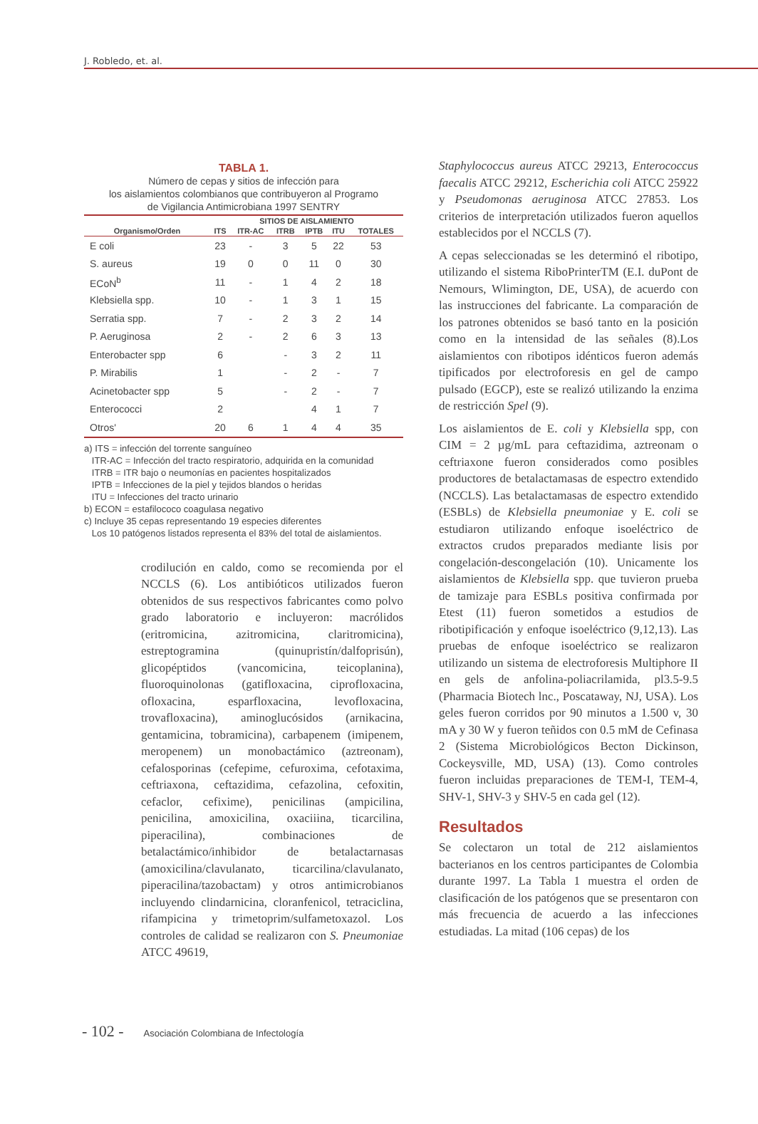J. Robledo, et. al.
TABLA 1.
Número de cepas y sitios de infección para
los aislamientos colombianos que contribuyeron al Programo
de Vigilancia Antimicrobiana 1997 SENTRY
| | SITIOS DE AISLAMIENTO | | | | | |
| --- | --- | --- | --- | --- | --- | --- |
| Organismo/Orden | ITS | ITR-AC | ITRB | IPTB | ITU | TOTALES |
| E coli | 23 | - | 3 | 5 | 22 | 53 |
| S. aureus | 19 | 0 | 0 | 11 | 0 | 30 |
| ECoN<sup>b</sup> | 11 | - | 1 | 4 | 2 | 18 |
| Klebsiella spp. | 10 | - | 1 | 3 | 1 | 15 |
| Serratia spp. | 7 | - | 2 | 3 | 2 | 14 |
| P. Aeruginosa | 2 | - | 2 | 6 | 3 | 13 |
| Enterobacter spp | 6 | | - | 3 | 2 | 11 |
| P. Mirabilis | 1 | | - | 2 | - | 7 |
| Acinetobacter spp | 5 | | - | 2 | - | 7 |
| Enterococci | 2 | | | 4 | 1 | 7 |
| Otros' | 20 | 6 | 1 | 4 | 4 | 35 |
a) ITS = infección del torrente sanguíneo
ITR-AC = Infección del tracto respiratorio, adquirida en la comunidad
ITRB = ITR bajo o neumonías en pacientes hospitalizados
IPTB = Infecciones de la piel y tejidos blandos o heridas
ITU = Infecciones del tracto urinario
b) ECON = estafilococo coagulasa negativo
c) Incluye 35 cepas representando 19 especies diferentes
Los 10 patógenos listados representa el 83% del total de aislamientos.
crodilución en caldo, como se recomienda por el NCCLS (6). Los antibióticos utilizados fueron obtenidos de sus respectivos fabricantes como polvo grado laboratorio e incluyeron: macrólidos (eritromicina, azitromicina, claritromicina), estreptogramina (quinupristín/dalfoprisún), glicopéptidos (vancomicina, teicoplanina), fluoroquinolonas (gatifloxacina, ciprofloxacina, ofloxacina, esparfloxacina, levofloxacina, trovafloxacina), aminoglucósidos (arnikacina, gentamicina, tobramicina), carbapenem (imipenem, meropenem) un monobactámico (aztreonam), cefalosporinas (cefepime, cefuroxima, cefotaxima, ceftriaxona, ceftazidima, cefazolina, cefoxitin, cefaclor, cefixime), penicilinas (ampicilina, penicilina, amoxicilina, oxaciiina, ticarcilina, piperacilina), combinaciones de betalactámico/inhibidor de betalactarnasas (amoxicilina/clavulanato, ticarcilina/clavulanato, piperacilina/tazobactam) y otros antimicrobianos incluyendo clindarnicina, cloranfenicol, tetraciclina, rifampicina y trimetoprim/sulfametoxazol. Los controles de calidad se realizaron con S. Pneumoniae ATCC 49619,
Staphylococcus aureus ATCC 29213, Enterococcus faecalis ATCC 29212, Escherichia coli ATCC 25922 y Pseudomonas aeruginosa ATCC 27853. Los criterios de interpretación utilizados fueron aquellos establecidos por el NCCLS (7).
A cepas seleccionadas se les determinó el ribotipo, utilizando el sistema RiboPrinterTM (E.I. duPont de Nemours, Wlimington, DE, USA), de acuerdo con las instrucciones del fabricante. La comparación de los patrones obtenidos se basó tanto en la posición como en la intensidad de las señales (8).Los aislamientos con ribotipos idénticos fueron además tipificados por electroforesis en gel de campo pulsado (EGCP), este se realizó utilizando la enzima de restricción Spel (9).
Los aislamientos de E. coli y Klebsiella spp, con CIM = 2 µg/mL para ceftazidima, aztreonam o ceftriaxone fueron considerados como posibles productores de betalactamasas de espectro extendido (NCCLS). Las betalactamasas de espectro extendido (ESBLs) de Klebsiella pneumoniae y E. coli se estudiaron utilizando enfoque isoeléctrico de extractos crudos preparados mediante lisis por congelación-descongelación (10). Unicamente los aislamientos de Klebsiella spp. que tuvieron prueba de tamizaje para ESBLs positiva confirmada por Etest (11) fueron sometidos a estudios de ribotipificación y enfoque isoeléctrico (9,12,13). Las pruebas de enfoque isoeléctrico se realizaron utilizando un sistema de electroforesis Multiphore II en gels de anfolina-poliacrilamida, pl3.5-9.5 (Pharmacia Biotech lnc., Poscataway, NJ, USA). Los geles fueron corridos por 90 minutos a 1.500 v, 30 mA y 30 W y fueron teñidos con 0.5 mM de Cefinasa 2 (Sistema Microbiológicos Becton Dickinson, Cockeysville, MD, USA) (13). Como controles fueron incluidas preparaciones de TEM-I, TEM-4, SHV-1, SHV-3 y SHV-5 en cada gel (12).
Resultados
Se colectaron un total de 212 aislamientos bacterianos en los centros participantes de Colombia durante 1997. La Tabla 1 muestra el orden de clasificación de los patógenos que se presentaron con más frecuencia de acuerdo a las infecciones estudiadas. La mitad (106 cepas) de los
- 102 - Asociación Colombiana de Infectología